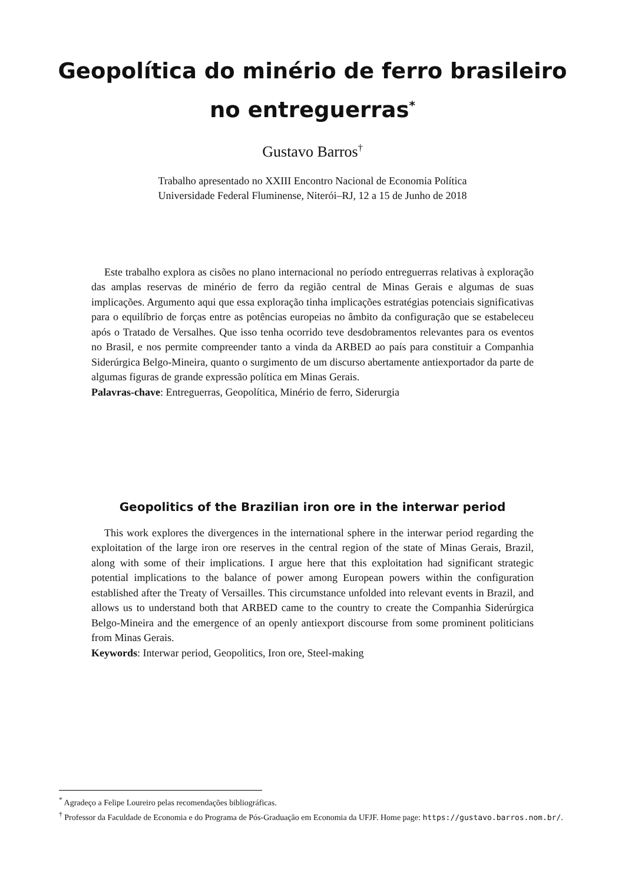Geopolítica do minério de ferro brasileiro
no entreguerras<sup>*</sup>
Gustavo Barros<sup>†</sup>
Trabalho apresentado no XXIII Encontro Nacional de Economia Política
Universidade Federal Fluminense, Niterói–RJ, 12 a 15 de Junho de 2018
Este trabalho explora as cisões no plano internacional no período entreguerras relativas à exploração das amplas reservas de minério de ferro da região central de Minas Gerais e algumas de suas implicações. Argumento aqui que essa exploração tinha implicações estratégias potenciais significativas para o equilíbrio de forças entre as potências europeias no âmbito da configuração que se estabeleceu após o Tratado de Versalhes. Que isso tenha ocorrido teve desdobramentos relevantes para os eventos no Brasil, e nos permite compreender tanto a vinda da ARBED ao país para constituir a Companhia Siderúrgica Belgo-Mineira, quanto o surgimento de um discurso abertamente antiexportador da parte de algumas figuras de grande expressão política em Minas Gerais.
Palavras-chave: Entreguerras, Geopolítica, Minério de ferro, Siderurgia
Geopolitics of the Brazilian iron ore in the interwar period
This work explores the divergences in the international sphere in the interwar period regarding the exploitation of the large iron ore reserves in the central region of the state of Minas Gerais, Brazil, along with some of their implications. I argue here that this exploitation had significant strategic potential implications to the balance of power among European powers within the configuration established after the Treaty of Versailles. This circumstance unfolded into relevant events in Brazil, and allows us to understand both that ARBED came to the country to create the Companhia Siderúrgica Belgo-Mineira and the emergence of an openly antiexport discourse from some prominent politicians from Minas Gerais.
Keywords: Interwar period, Geopolitics, Iron ore, Steel-making
<sup>*</sup> Agradeço a Felipe Loureiro pelas recomendações bibliográficas.
<sup>†</sup> Professor da Faculdade de Economia e do Programa de Pós-Graduação em Economia da UFJF. Home page: https://gustavo.barros.nom.br/.